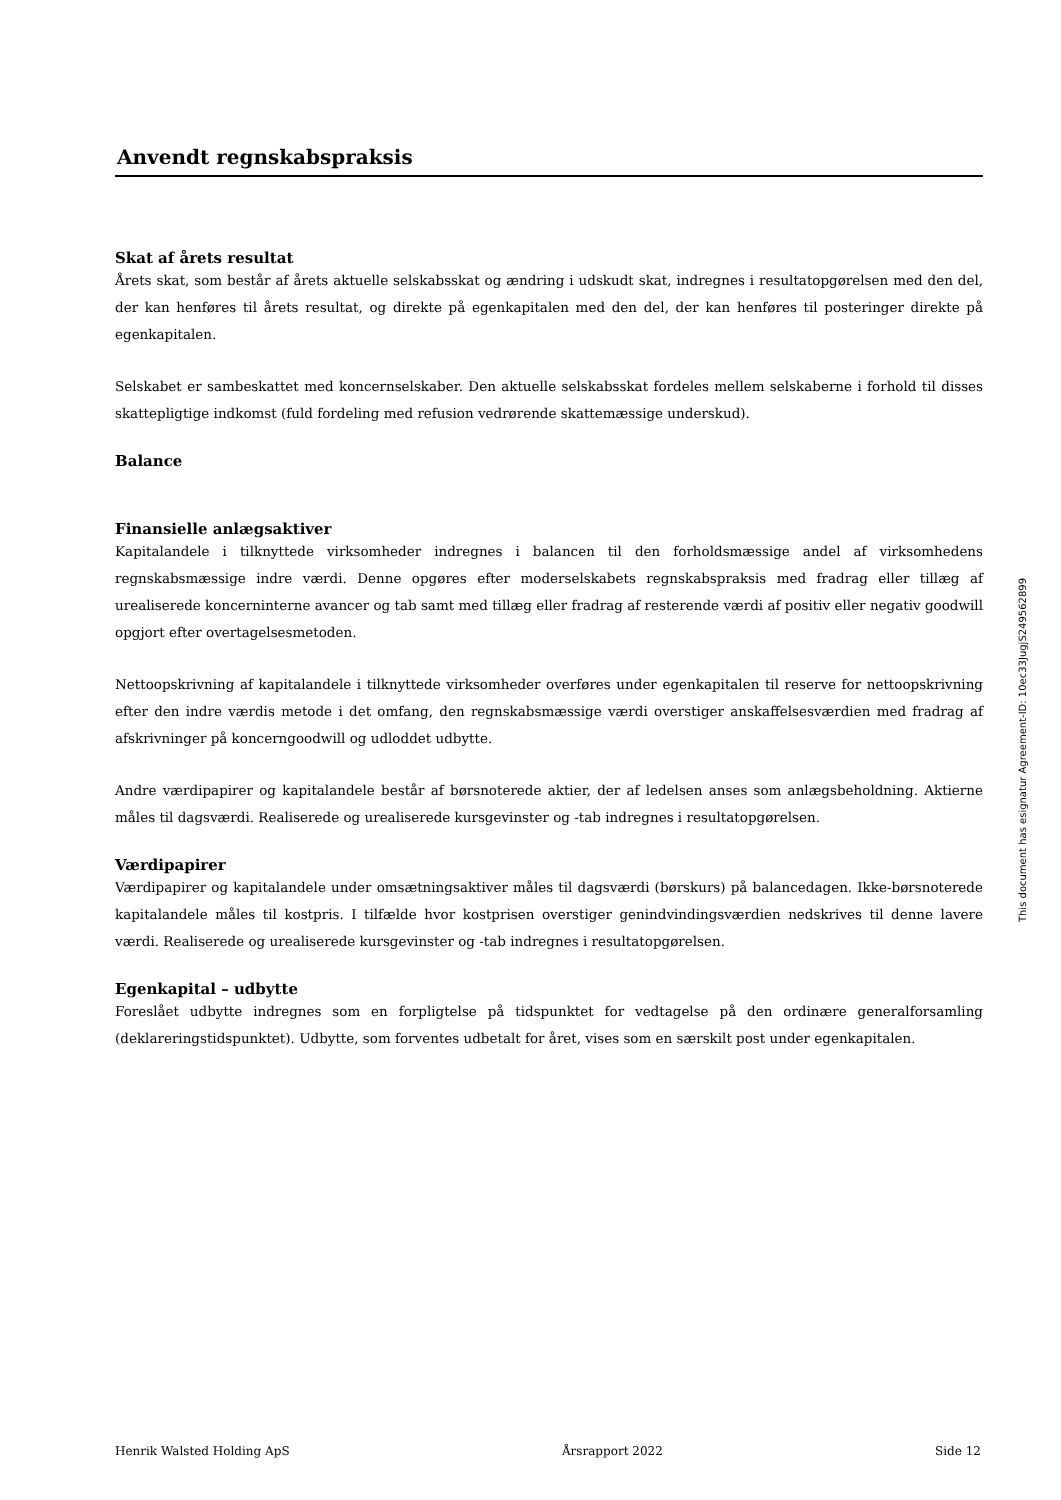Anvendt regnskabspraksis
Skat af årets resultat
Årets skat, som består af årets aktuelle selskabsskat og ændring i udskudt skat, indregnes i resultatopgørelsen med den del, der kan henføres til årets resultat, og direkte på egenkapitalen med den del, der kan henføres til posteringer direkte på egenkapitalen.
Selskabet er sambeskattet med koncernselskaber. Den aktuelle selskabsskat fordeles mellem selskaberne i forhold til disses skattepligtige indkomst (fuld fordeling med refusion vedrørende skattemæssige underskud).
Balance
Finansielle anlægsaktiver
Kapitalandele i tilknyttede virksomheder indregnes i balancen til den forholdsmæssige andel af virksomhedens regnskabsmæssige indre værdi. Denne opgøres efter moderselskabets regnskabspraksis med fradrag eller tillæg af urealiserede koncerninterne avancer og tab samt med tillæg eller fradrag af resterende værdi af positiv eller negativ goodwill opgjort efter overtagelsesmetoden.
Nettoopskrivning af kapitalandele i tilknyttede virksomheder overføres under egenkapitalen til reserve for nettoopskrivning efter den indre værdis metode i det omfang, den regnskabsmæssige værdi overstiger anskaffelsesværdien med fradrag af afskrivninger på koncerngoodwill og udloddet udbytte.
Andre værdipapirer og kapitalandele består af børsnoterede aktier, der af ledelsen anses som anlægsbeholdning. Aktierne måles til dagsværdi. Realiserede og urealiserede kursgevinster og -tab indregnes i resultatopgørelsen.
Værdipapirer
Værdipapirer og kapitalandele under omsætningsaktiver måles til dagsværdi (børskurs) på balancedagen. Ikke-børsnoterede kapitalandele måles til kostpris. I tilfælde hvor kostprisen overstiger genindvindingsværdien nedskrives til denne lavere værdi. Realiserede og urealiserede kursgevinster og -tab indregnes i resultatopgørelsen.
Egenkapital – udbytte
Foreslået udbytte indregnes som en forpligtelse på tidspunktet for vedtagelse på den ordinære generalforsamling (deklareringstidspunktet). Udbytte, som forventes udbetalt for året, vises som en særskilt post under egenkapitalen.
This document has esignatur Agreement-ID: 10ec33JugjS249562899
Henrik Walsted Holding ApS Årsrapport 2022 Side 12